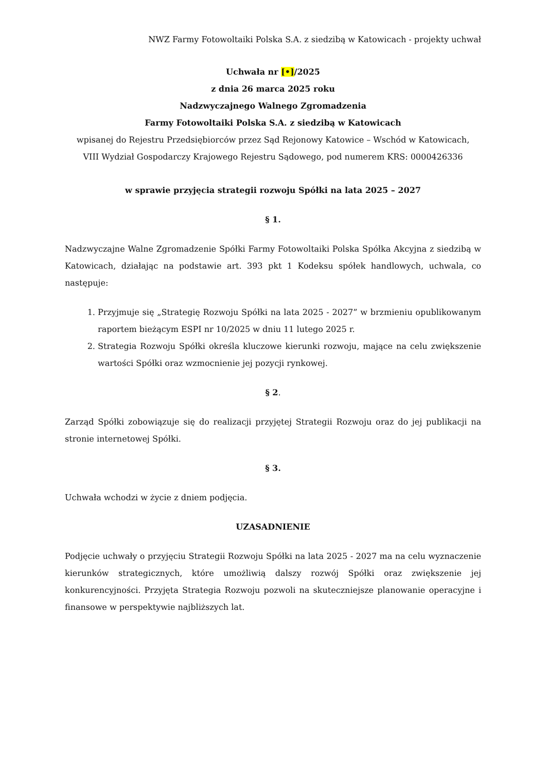NWZ Farmy Fotowoltaiki Polska S.A. z siedzibą w Katowicach - projekty uchwał
Uchwała nr [•]/2025
z dnia 26 marca 2025 roku
Nadzwyczajnego Walnego Zgromadzenia
Farmy Fotowoltaiki Polska S.A. z siedzibą w Katowicach
wpisanej do Rejestru Przedsiębiorców przez Sąd Rejonowy Katowice – Wschód w Katowicach,
VIII Wydział Gospodarczy Krajowego Rejestru Sądowego, pod numerem KRS: 0000426336
w sprawie przyjęcia strategii rozwoju Spółki na lata 2025 – 2027
§ 1.
Nadzwyczajne Walne Zgromadzenie Spółki Farmy Fotowoltaiki Polska Spółka Akcyjna z siedzibą w Katowicach, działając na podstawie art. 393 pkt 1 Kodeksu spółek handlowych, uchwala, co następuje:
1. Przyjmuje się „Strategię Rozwoju Spółki na lata 2025 - 2027” w brzmieniu opublikowanym raportem bieżącym ESPI nr 10/2025 w dniu 11 lutego 2025 r.
2. Strategia Rozwoju Spółki określa kluczowe kierunki rozwoju, mające na celu zwiększenie wartości Spółki oraz wzmocnienie jej pozycji rynkowej.
§ 2.
Zarząd Spółki zobowiązuje się do realizacji przyjętej Strategii Rozwoju oraz do jej publikacji na stronie internetowej Spółki.
§ 3.
Uchwała wchodzi w życie z dniem podjęcia.
UZASADNIENIE
Podjęcie uchwały o przyjęciu Strategii Rozwoju Spółki na lata 2025 - 2027 ma na celu wyznaczenie kierunków strategicznych, które umożliwią dalszy rozwój Spółki oraz zwiększenie jej konkurencyjności. Przyjęta Strategia Rozwoju pozwoli na skuteczniejsze planowanie operacyjne i finansowe w perspektywie najbliższych lat.